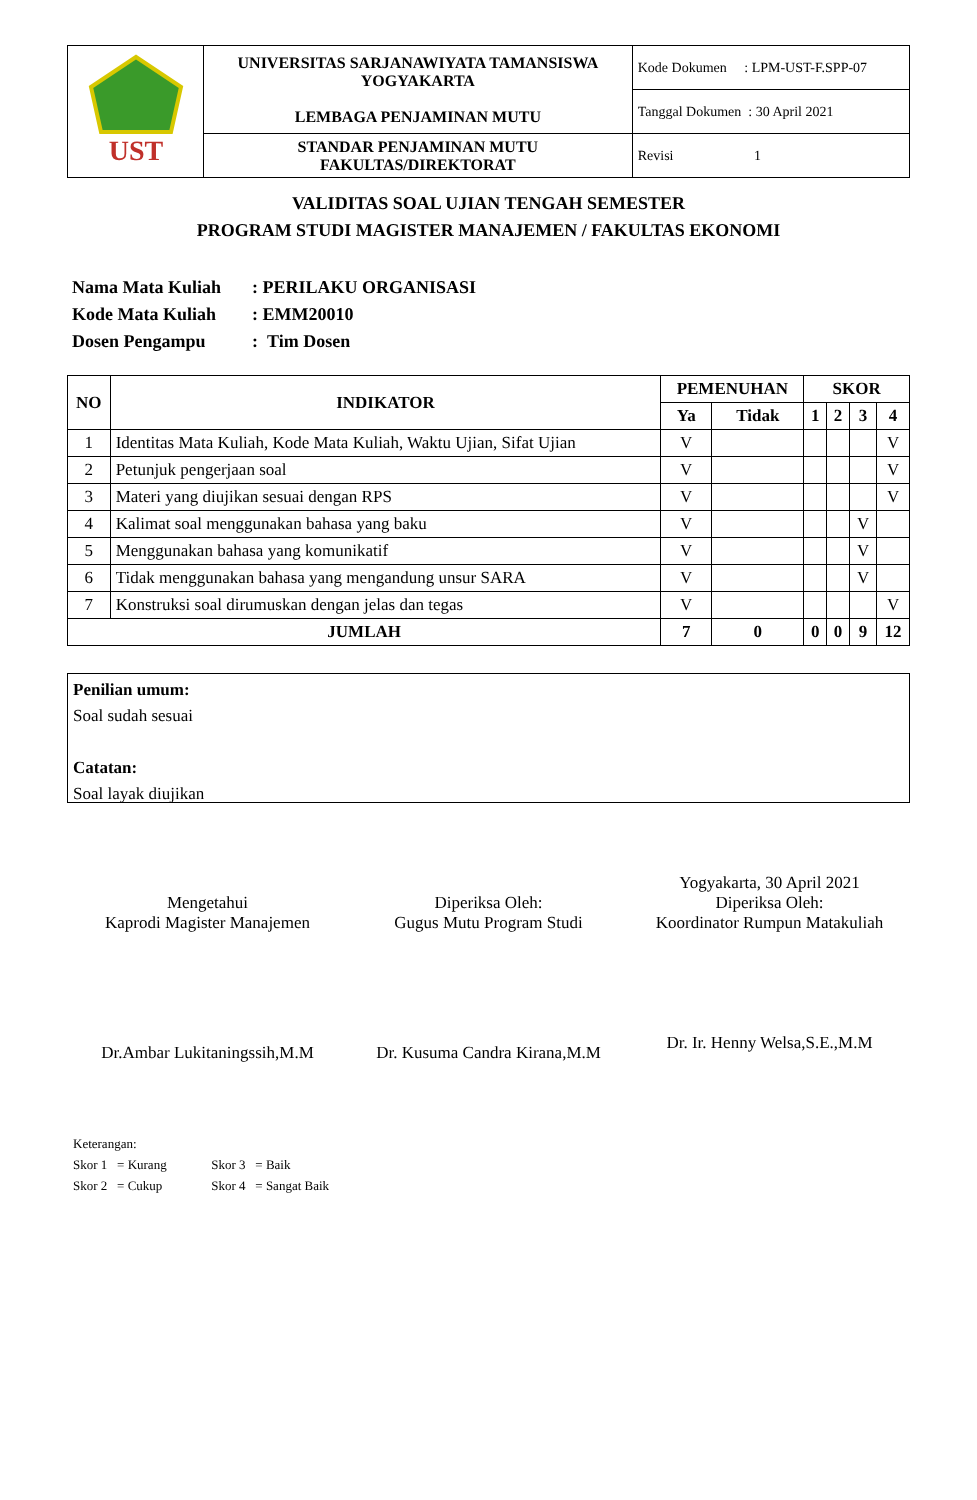| UST | UNIVERSITAS SARJANAWIYATA TAMANSISWA YOGYAKARTA LEMBAGA PENJAMINAN MUTU | Kode Dokumen : LPM-UST-F.SPP-07 |
| | | Tanggal Dokumen : 30 April 2021 |
| | STANDAR PENJAMINAN MUTU FAKULTAS/DIREKTORAT | Revisi 1 |
VALIDITAS SOAL UJIAN TENGAH SEMESTER
PROGRAM STUDI MAGISTER MANAJEMEN / FAKULTAS EKONOMI
Nama Mata Kuliah: PERILAKU ORGANISASI
Kode Mata Kuliah: EMM20010
Dosen Pengampu: Tim Dosen
| NO | INDIKATOR | PEMENUHAN | | SKOR | | | |
| --- | --- | --- | --- | --- | --- | --- | --- |
| | | Ya | Tidak | 1 | 2 | 3 | 4 |
| 1 | Identitas Mata Kuliah, Kode Mata Kuliah, Waktu Ujian, Sifat Ujian | V | | | | | V |
| 2 | Petunjuk pengerjaan soal | V | | | | | V |
| 3 | Materi yang diujikan sesuai dengan RPS | V | | | | | V |
| 4 | Kalimat soal menggunakan bahasa yang baku | V | | | | V | |
| 5 | Menggunakan bahasa yang komunikatif | V | | | | V | |
| 6 | Tidak menggunakan bahasa yang mengandung unsur SARA | V | | | | V | |
| 7 | Konstruksi soal dirumuskan dengan jelas dan tegas | V | | | | | V |
| JUMLAH | | 7 | 0 | 0 | 0 | 9 | 12 |
Penilian umum:
Soal sudah sesuai
Catatan:
Soal layak diujikan
Mengetahui
Kaprodi Magister Manajemen
Dr.Ambar Lukitaningssih,M.M
Diperiksa Oleh:
Gugus Mutu Program Studi
Dr. Kusuma Candra Kirana,M.M
Yogyakarta, 30 April 2021
Diperiksa Oleh:
Koordinator Rumpun Matakuliah
Dr. Ir. Henny Welsa,S.E.,M.M
Keterangan:
Skor 1 = Kurang Skor 3 = Baik
Skor 2 = Cukup Skor 4 = Sangat Baik